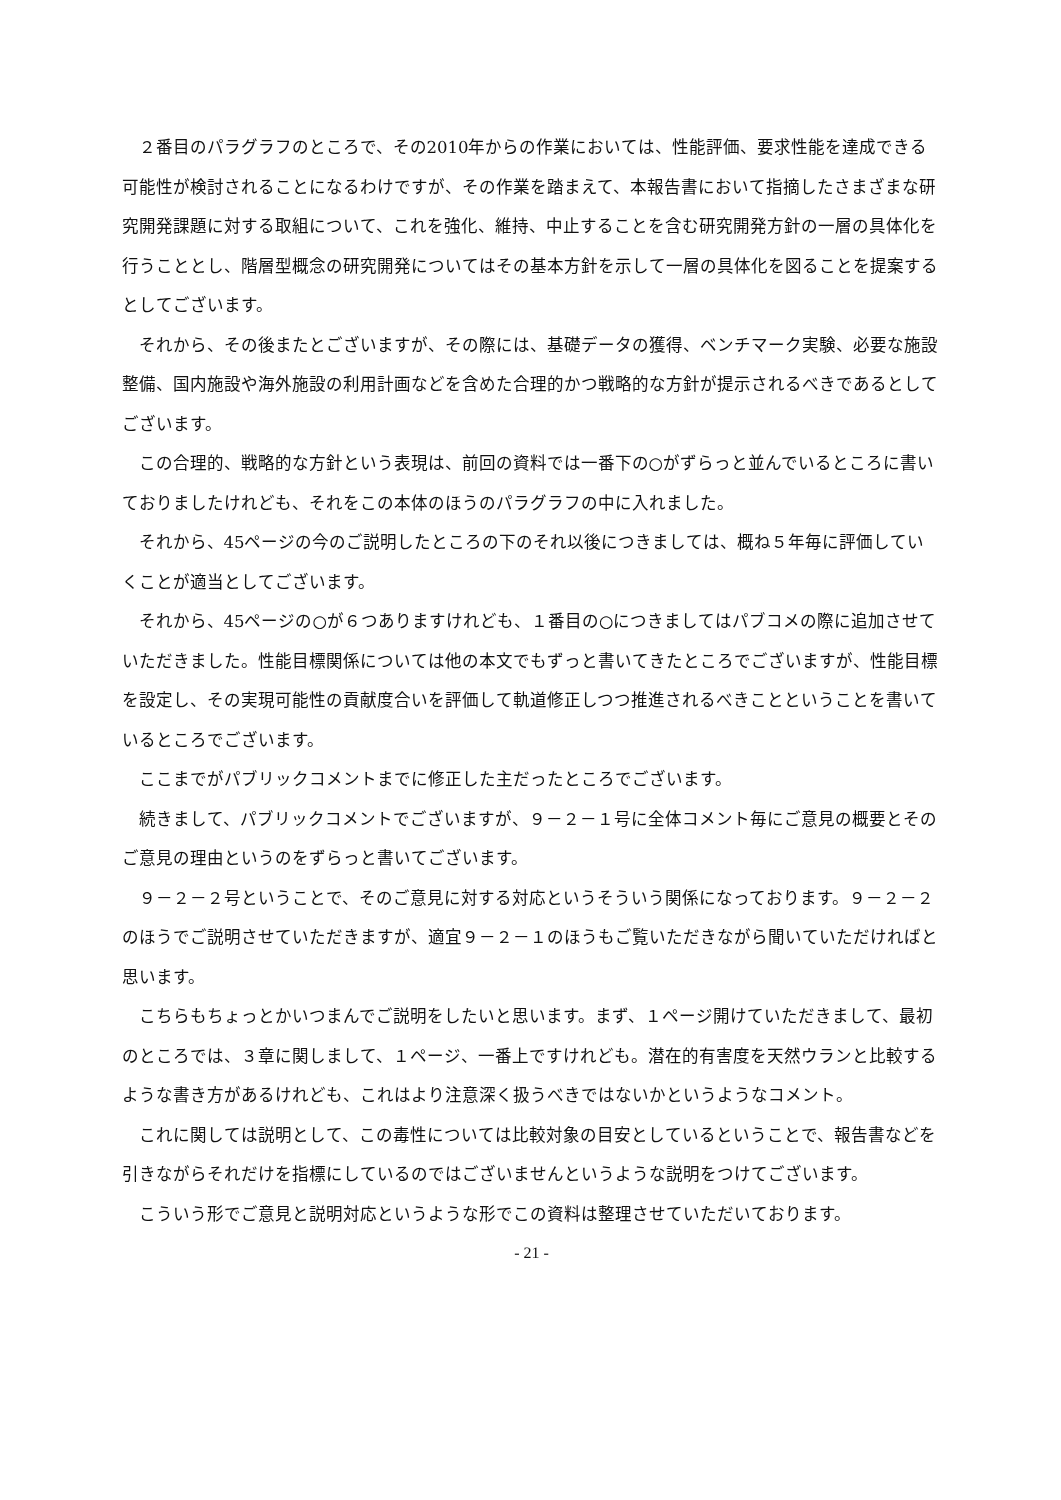２番目のパラグラフのところで、その2010年からの作業においては、性能評価、要求性能を達成できる可能性が検討されることになるわけですが、その作業を踏まえて、本報告書において指摘したさまざまな研究開発課題に対する取組について、これを強化、維持、中止することを含む研究開発方針の一層の具体化を行うこととし、階層型概念の研究開発についてはその基本方針を示して一層の具体化を図ることを提案するとしてございます。
それから、その後またとございますが、その際には、基礎データの獲得、ベンチマーク実験、必要な施設整備、国内施設や海外施設の利用計画などを含めた合理的かつ戦略的な方針が提示されるべきであるとしてございます。
この合理的、戦略的な方針という表現は、前回の資料では一番下の○がずらっと並んでいるところに書いておりましたけれども、それをこの本体のほうのパラグラフの中に入れました。
それから、45ページの今のご説明したところの下のそれ以後につきましては、概ね５年毎に評価していくことが適当としてございます。
それから、45ページの○が６つありますけれども、１番目の○につきましてはパブコメの際に追加させていただきました。性能目標関係については他の本文でもずっと書いてきたところでございますが、性能目標を設定し、その実現可能性の貢献度合いを評価して軌道修正しつつ推進されるべきことということを書いているところでございます。
ここまでがパブリックコメントまでに修正した主だったところでございます。
続きまして、パブリックコメントでございますが、９－２－１号に全体コメント毎にご意見の概要とそのご意見の理由というのをずらっと書いてございます。
９－２－２号ということで、そのご意見に対する対応というそういう関係になっております。９－２－２のほうでご説明させていただきますが、適宜９－２－１のほうもご覧いただきながら聞いていただければと思います。
こちらもちょっとかいつまんでご説明をしたいと思います。まず、１ページ開けていただきまして、最初のところでは、３章に関しまして、１ページ、一番上ですけれども。潜在的有害度を天然ウランと比較するような書き方があるけれども、これはより注意深く扱うべきではないかというようなコメント。
これに関しては説明として、この毒性については比較対象の目安としているということで、報告書などを引きながらそれだけを指標にしているのではございませんというような説明をつけてございます。
こういう形でご意見と説明対応というような形でこの資料は整理させていただいております。
- 21 -